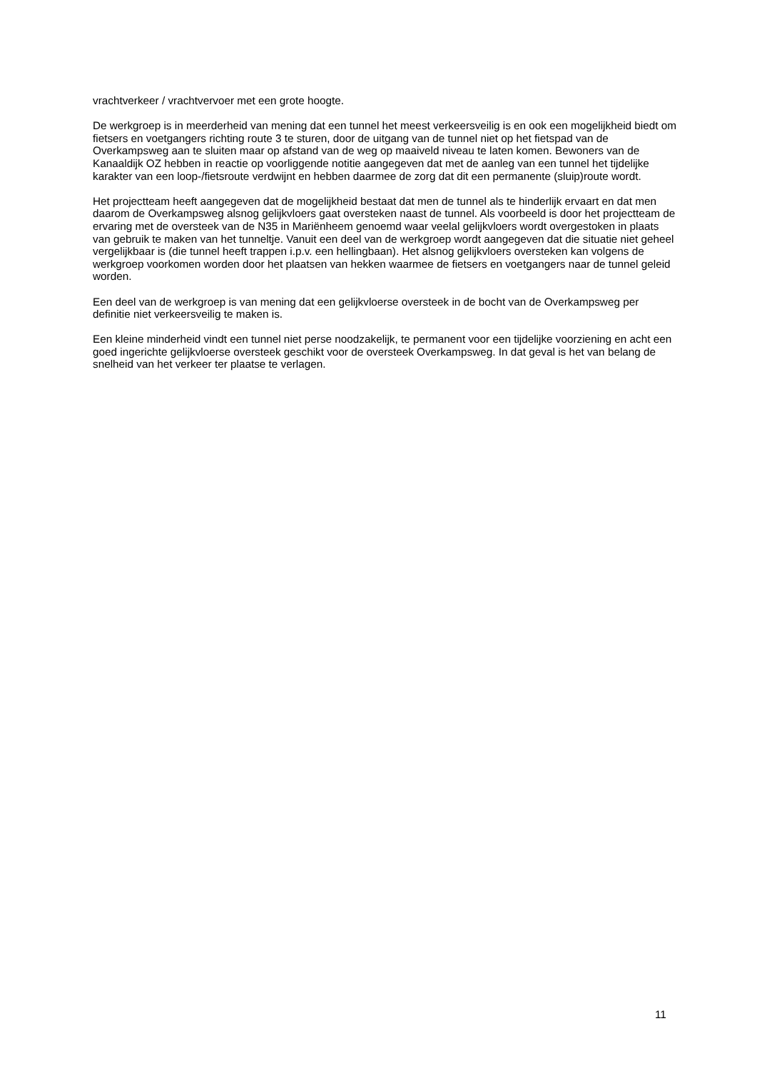vrachtverkeer / vrachtvervoer met een grote hoogte.
De werkgroep is in meerderheid van mening dat een tunnel het meest verkeersveilig is en ook een mogelijkheid biedt om fietsers en voetgangers richting route 3 te sturen, door de uitgang van de tunnel niet op het fietspad van de Overkampsweg aan te sluiten maar op afstand van de weg op maaiveld niveau te laten komen. Bewoners van de Kanaaldijk OZ hebben in reactie op voorliggende notitie aangegeven dat met de aanleg van een tunnel het tijdelijke karakter van een loop-/fietsroute verdwijnt en hebben daarmee de zorg dat dit een permanente (sluip)route wordt.
Het projectteam heeft aangegeven dat de mogelijkheid bestaat dat men de tunnel als te hinderlijk ervaart en dat men daarom de Overkampsweg alsnog gelijkvloers gaat oversteken naast de tunnel. Als voorbeeld is door het projectteam de ervaring met de oversteek van de N35 in Mariënheem genoemd waar veelal gelijkvloers wordt overgestoken in plaats van gebruik te maken van het tunneltje. Vanuit een deel van de werkgroep wordt aangegeven dat die situatie niet geheel vergelijkbaar is (die tunnel heeft trappen i.p.v. een hellingbaan). Het alsnog gelijkvloers oversteken kan volgens de werkgroep voorkomen worden door het plaatsen van hekken waarmee de fietsers en voetgangers naar de tunnel geleid worden.
Een deel van de werkgroep is van mening dat een gelijkvloerse oversteek in de bocht van de Overkampsweg per definitie niet verkeersveilig te maken is.
Een kleine minderheid vindt een tunnel niet perse noodzakelijk, te permanent voor een tijdelijke voorziening en acht een goed ingerichte gelijkvloerse oversteek geschikt voor de oversteek Overkampsweg. In dat geval is het van belang de snelheid van het verkeer ter plaatse te verlagen.
11